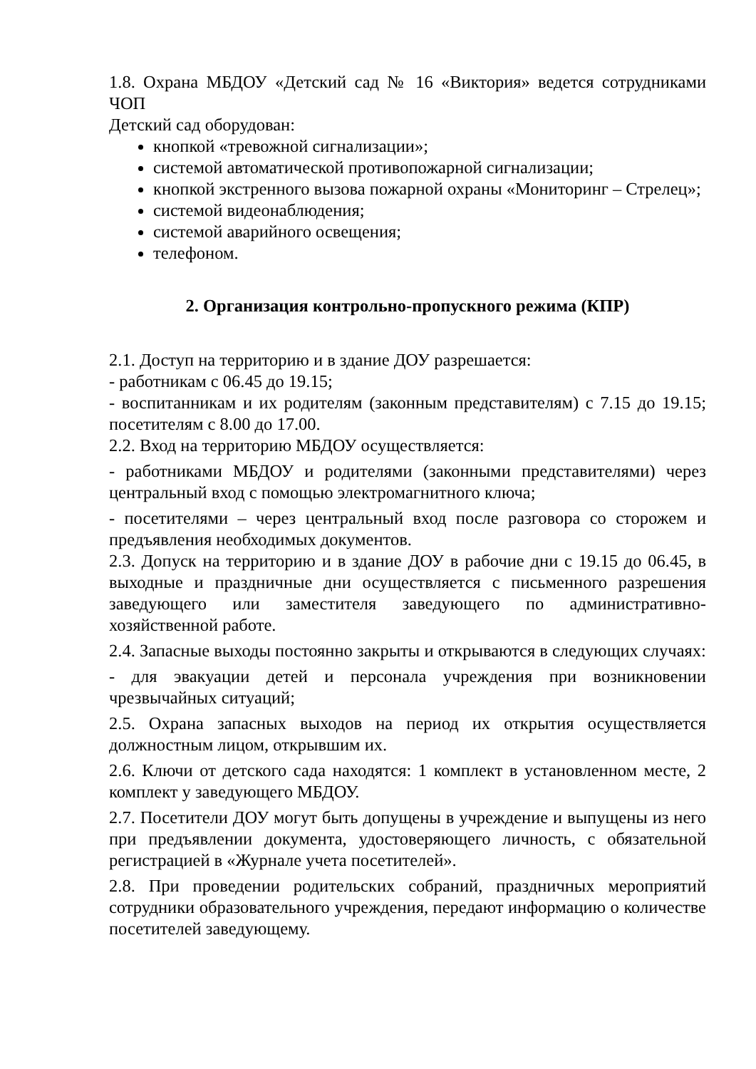1.8. Охрана МБДОУ «Детский сад № 16 «Виктория» ведется сотрудниками ЧОП
Детский сад оборудован:
кнопкой «тревожной сигнализации»;
системой автоматической противопожарной сигнализации;
кнопкой экстренного вызова пожарной охраны «Мониторинг – Стрелец»;
системой видеонаблюдения;
системой аварийного освещения;
телефоном.
2. Организация контрольно-пропускного режима (КПР)
2.1. Доступ на территорию и в здание ДОУ разрешается:
- работникам с 06.45 до 19.15;
- воспитанникам и их родителям (законным представителям) с 7.15 до 19.15; посетителям с 8.00 до 17.00.
2.2. Вход на территорию МБДОУ осуществляется:
- работниками МБДОУ и родителями (законными представителями) через центральный вход с помощью электромагнитного ключа;
- посетителями – через центральный вход после разговора со сторожем и предъявления необходимых документов.
2.3. Допуск на территорию и в здание ДОУ в рабочие дни с 19.15 до 06.45, в выходные и праздничные дни осуществляется с письменного разрешения заведующего или заместителя заведующего по административно-хозяйственной работе.
2.4. Запасные выходы постоянно закрыты и открываются в следующих случаях:
- для эвакуации детей и персонала учреждения при возникновении чрезвычайных ситуаций;
2.5. Охрана запасных выходов на период их открытия осуществляется должностным лицом, открывшим их.
2.6. Ключи от детского сада находятся: 1 комплект в установленном месте, 2 комплект у заведующего МБДОУ.
2.7. Посетители ДОУ могут быть допущены в учреждение и выпущены из него при предъявлении документа, удостоверяющего личность, с обязательной регистрацией в «Журнале учета посетителей».
2.8. При проведении родительских собраний, праздничных мероприятий сотрудники образовательного учреждения, передают информацию о количестве посетителей заведующему.